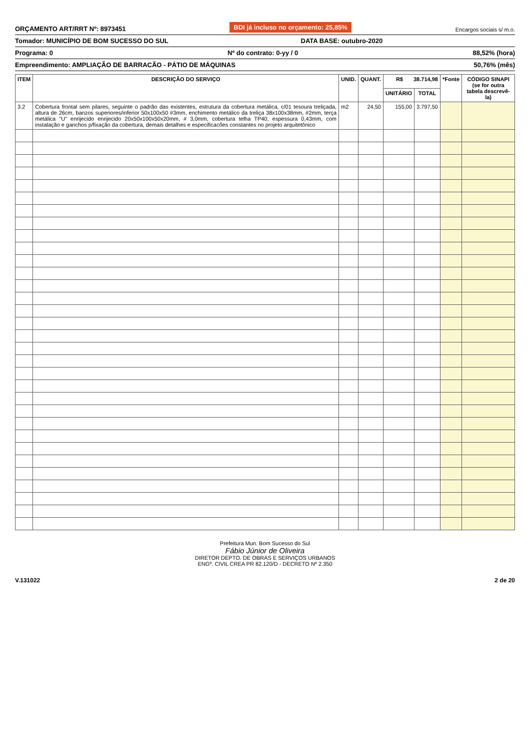ORÇAMENTO ART/RRT Nº: 8973451 BDI já incluso no orçamento: 25,85% Encargos sociais s/ m.o.
Tomador: MUNICÍPIO DE BOM SUCESSO DO SUL DATA BASE: outubro-2020
Programa: 0 Nº do contrato: 0-yy / 0 88,52% (hora)
Empreendimento: AMPLIAÇÃO DE BARRACÃO - PÁTIO DE MÁQUINAS 50,76% (mês)
| ITEM | DESCRIÇÃO DO SERVIÇO | UNID. | QUANT. | R$ 38.714,98 | | *Fonte | CÓDIGO SINAPI (se for outra tabela descrevê-la) |
| --- | --- | --- | --- | --- | --- | --- | --- |
| | | | | UNITÁRIO | TOTAL | | |
| 3.2 | Cobertura frontal sem pilares, seguinte o padrão das existentes, estrutura da cobertura metálica, c/01 tesoura treliçada, altura de 26cm, banzos superiores/inferior 50x100x50 #3mm, enchimento metálico da treliça 38x100x38mm, #2mm, terça metálica "U" enrijecido enrijecido 20x50x100x50x20mm, # 3,0mm, cobertura telha TP40, espessura 0,43mm, com instalação e ganchos p/fixação da cobertura, demais detalhes e especificacões constantes no projeto arquitetônico | m2 | 24,50 | 155,00 | 3.797,50 | | |
Prefeitura Mun. Bom Sucesso do Sul
Fábio Júnior de Oliveira
DIRETOR DEPTO. DE OBRAS E SERVIÇOS URBANOS
ENGº. CIVIL CREA PR 82.120/D - DECRETO Nº 2.350
V.131022 2 de 20